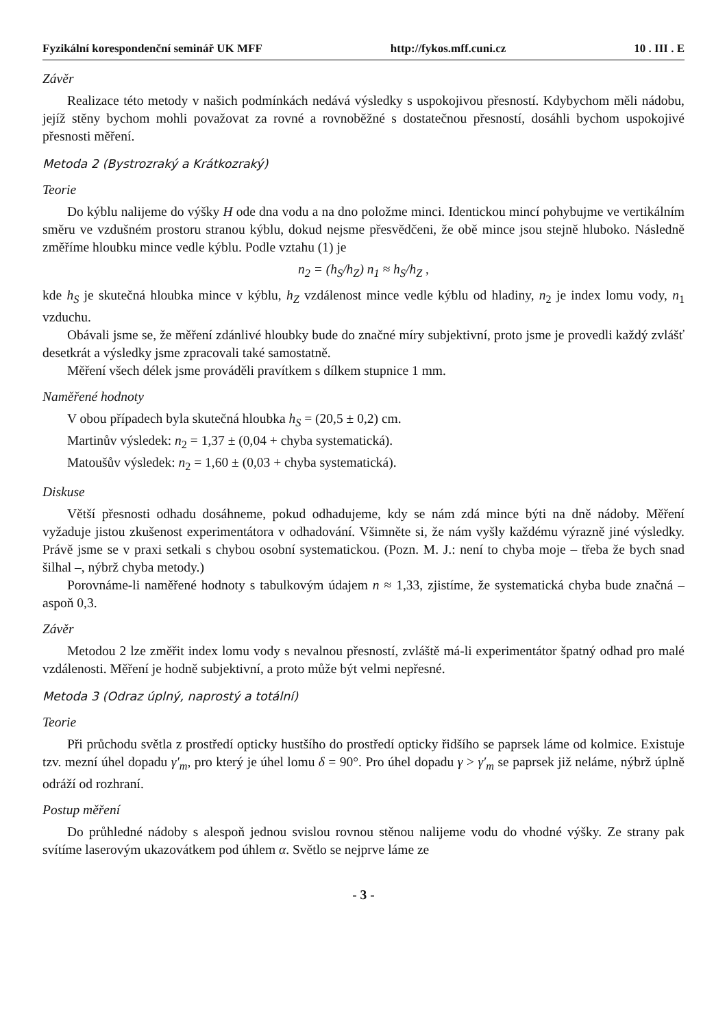Fyzikální korespondenční seminář UK MFF http://fykos.mff.cuni.cz 10 . III . E
Závěr
Realizace této metody v našich podmínkách nedává výsledky s uspokojivou přesností. Kdybychom měli nádobu, jejíž stěny bychom mohli považovat za rovné a rovnoběžné s dostatečnou přesností, dosáhli bychom uspokojivé přesnosti měření.
Metoda 2 (Bystrozraký a Krátkozraký)
Teorie
Do kýblu nalijeme do výšky H ode dna vodu a na dno položme minci. Identickou mincí pohybujme ve vertikálním směru ve vzdušném prostoru stranou kýblu, dokud nejsme přesvědčeni, že obě mince jsou stejně hluboko. Následně změříme hloubku mince vedle kýblu. Podle vztahu (1) je
n<sub>2</sub> = (h<sub>S</sub>/h<sub>Z</sub>) n<sub>1</sub> ≈ h<sub>S</sub>/h<sub>Z</sub> ,
kde h<sub>S</sub> je skutečná hloubka mince v kýblu, h<sub>Z</sub> vzdálenost mince vedle kýblu od hladiny, n<sub>2</sub> je index lomu vody, n<sub>1</sub> vzduchu.
Obávali jsme se, že měření zdánlivé hloubky bude do značné míry subjektivní, proto jsme je provedli každý zvlášť desetkrát a výsledky jsme zpracovali také samostatně.
Měření všech délek jsme prováděli pravítkem s dílkem stupnice 1 mm.
Naměřené hodnoty
V obou případech byla skutečná hloubka h<sub>S</sub> = (20,5 ± 0,2) cm.
Martinův výsledek: n<sub>2</sub> = 1,37 ± (0,04 + chyba systematická).
Matoušův výsledek: n<sub>2</sub> = 1,60 ± (0,03 + chyba systematická).
Diskuse
Větší přesnosti odhadu dosáhneme, pokud odhadujeme, kdy se nám zdá mince býti na dně nádoby. Měření vyžaduje jistou zkušenost experimentátora v odhadování. Všimněte si, že nám vyšly každému výrazně jiné výsledky. Právě jsme se v praxi setkali s chybou osobní systematickou. (Pozn. M. J.: není to chyba moje – třeba že bych snad šilhal –, nýbrž chyba metody.)
Porovnáme-li naměřené hodnoty s tabulkovým údajem n ≈ 1,33, zjistíme, že systematická chyba bude značná – aspoň 0,3.
Závěr
Metodou 2 lze změřit index lomu vody s nevalnou přesností, zvláště má-li experimentátor špatný odhad pro malé vzdálenosti. Měření je hodně subjektivní, a proto může být velmi nepřesné.
Metoda 3 (Odraz úplný, naprostý a totální)
Teorie
Při průchodu světla z prostředí opticky hustšího do prostředí opticky řidšího se paprsek láme od kolmice. Existuje tzv. mezní úhel dopadu γ′<sub>m</sub>, pro který je úhel lomu δ = 90°. Pro úhel dopadu γ > γ′<sub>m</sub> se paprsek již neláme, nýbrž úplně odráží od rozhraní.
Postup měření
Do průhledné nádoby s alespoň jednou svislou rovnou stěnou nalijeme vodu do vhodné výšky. Ze strany pak svítíme laserovým ukazovátkem pod úhlem α. Světlo se nejprve láme ze
- 3 -